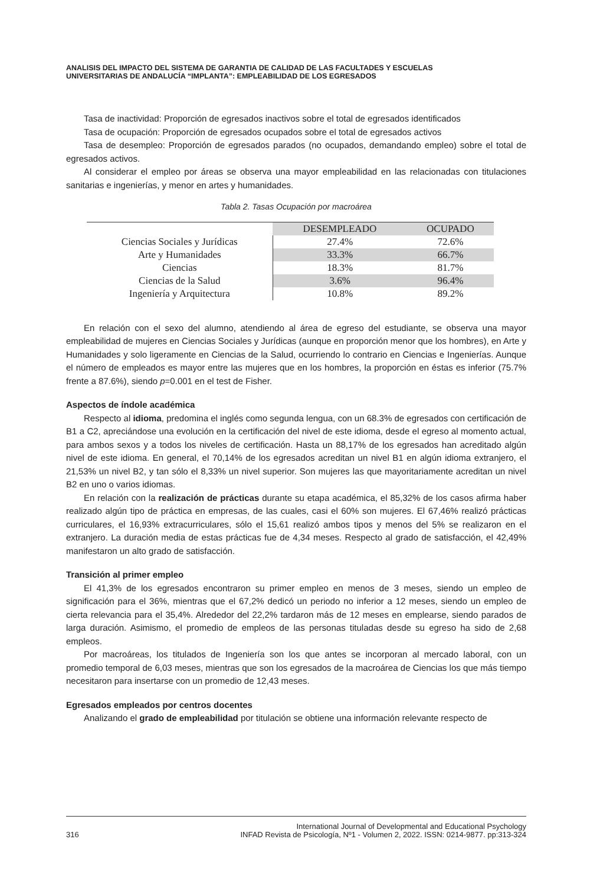ANALISIS DEL IMPACTO DEL SISTEMA DE GARANTIA DE CALIDAD DE LAS FACULTADES Y ESCUELAS
UNIVERSITARIAS DE ANDALUCÍA “IMPLANTA”: EMPLEABILIDAD DE LOS EGRESADOS
Tasa de inactividad: Proporción de egresados inactivos sobre el total de egresados identificados
Tasa de ocupación: Proporción de egresados ocupados sobre el total de egresados activos
Tasa de desempleo: Proporción de egresados parados (no ocupados, demandando empleo) sobre el total de egresados activos.
Al considerar el empleo por áreas se observa una mayor empleabilidad en las relacionadas con titulaciones sanitarias e ingenierías, y menor en artes y humanidades.
Tabla 2. Tasas Ocupación por macroárea
| | DESEMPLEADO | OCUPADO |
| --- | --- | --- |
| Ciencias Sociales y Jurídicas | 27.4% | 72.6% |
| Arte y Humanidades | 33.3% | 66.7% |
| Ciencias | 18.3% | 81.7% |
| Ciencias de la Salud | 3.6% | 96.4% |
| Ingeniería y Arquitectura | 10.8% | 89.2% |
En relación con el sexo del alumno, atendiendo al área de egreso del estudiante, se observa una mayor empleabilidad de mujeres en Ciencias Sociales y Jurídicas (aunque en proporción menor que los hombres), en Arte y Humanidades y solo ligeramente en Ciencias de la Salud, ocurriendo lo contrario en Ciencias e Ingenierías. Aunque el número de empleados es mayor entre las mujeres que en los hombres, la proporción en éstas es inferior (75.7% frente a 87.6%), siendo p=0.001 en el test de Fisher.
Aspectos de índole académica
Respecto al idioma, predomina el inglés como segunda lengua, con un 68.3% de egresados con certificación de B1 a C2, apreciándose una evolución en la certificación del nivel de este idioma, desde el egreso al momento actual, para ambos sexos y a todos los niveles de certificación. Hasta un 88,17% de los egresados han acreditado algún nivel de este idioma. En general, el 70,14% de los egresados acreditan un nivel B1 en algún idioma extranjero, el 21,53% un nivel B2, y tan sólo el 8,33% un nivel superior. Son mujeres las que mayoritariamente acreditan un nivel B2 en uno o varios idiomas.
En relación con la realización de prácticas durante su etapa académica, el 85,32% de los casos afirma haber realizado algún tipo de práctica en empresas, de las cuales, casi el 60% son mujeres. El 67,46% realizó prácticas curriculares, el 16,93% extracurriculares, sólo el 15,61 realizó ambos tipos y menos del 5% se realizaron en el extranjero. La duración media de estas prácticas fue de 4,34 meses. Respecto al grado de satisfacción, el 42,49% manifestaron un alto grado de satisfacción.
Transición al primer empleo
El 41,3% de los egresados encontraron su primer empleo en menos de 3 meses, siendo un empleo de significación para el 36%, mientras que el 67,2% dedicó un periodo no inferior a 12 meses, siendo un empleo de cierta relevancia para el 35,4%. Alrededor del 22,2% tardaron más de 12 meses en emplearse, siendo parados de larga duración. Asimismo, el promedio de empleos de las personas tituladas desde su egreso ha sido de 2,68 empleos.
Por macroáreas, los titulados de Ingeniería son los que antes se incorporan al mercado laboral, con un promedio temporal de 6,03 meses, mientras que son los egresados de la macroárea de Ciencias los que más tiempo necesitaron para insertarse con un promedio de 12,43 meses.
Egresados empleados por centros docentes
Analizando el grado de empleabilidad por titulación se obtiene una información relevante respecto de
316 International Journal of Developmental and Educational Psychology
INFAD Revista de Psicología, Nº1 - Volumen 2, 2022. ISSN: 0214-9877. pp:313-324